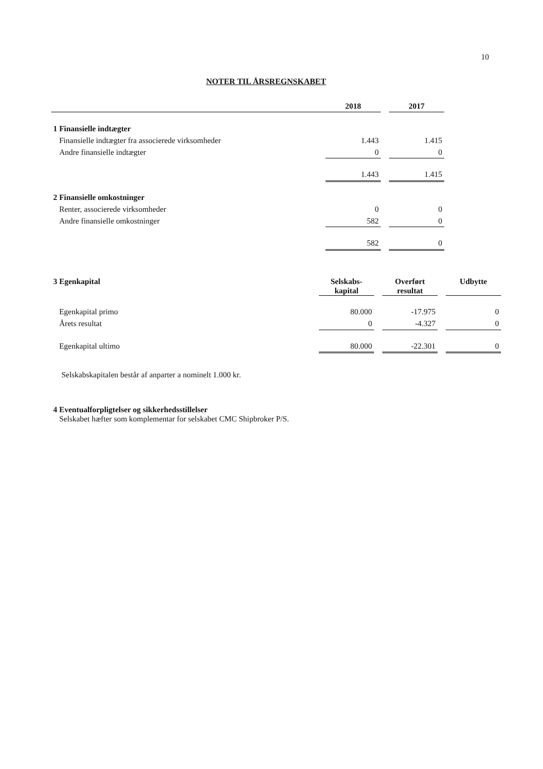10
NOTER TIL ÅRSREGNSKABET
| | | 2018 | | 2017 |
| --- | --- | --- | --- | --- |
| 1 Finansielle indtægter | | | | |
| Finansielle indtægter fra associerede virksomheder | | 1.443 | | 1.415 |
| Andre finansielle indtægter | | 0 | | 0 |
| | | 1.443 | | 1.415 |
| 2 Finansielle omkostninger | | | | |
| Renter, associerede virksomheder | | 0 | | 0 |
| Andre finansielle omkostninger | | 582 | | 0 |
| | | 582 | | 0 |
| 3 Egenkapital | Selskabs- kapital | | Overført resultat | | Udbytte |
| Egenkapital primo | 80.000 | | -17.975 | | 0 |
| Årets resultat | 0 | | -4.327 | | 0 |
| Egenkapital ultimo | 80.000 | | -22.301 | | 0 |
Selskabskapitalen består af anparter a nominelt 1.000 kr.
4 Eventualforpligtelser og sikkerhedsstillelser
Selskabet hæfter som komplementar for selskabet CMC Shipbroker P/S.